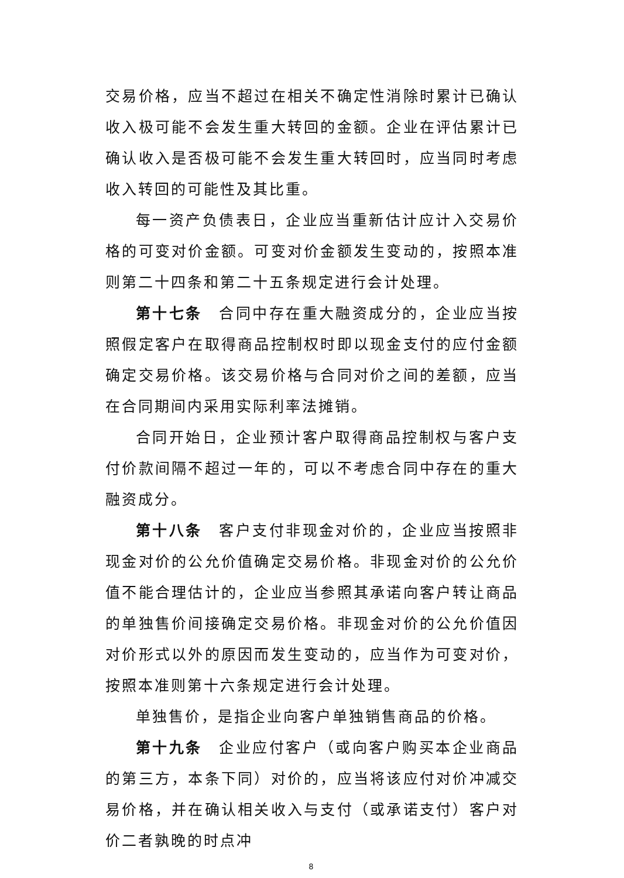交易价格，应当不超过在相关不确定性消除时累计已确认收入极可能不会发生重大转回的金额。企业在评估累计已确认收入是否极可能不会发生重大转回时，应当同时考虑收入转回的可能性及其比重。
每一资产负债表日，企业应当重新估计应计入交易价格的可变对价金额。可变对价金额发生变动的，按照本准则第二十四条和第二十五条规定进行会计处理。
第十七条　合同中存在重大融资成分的，企业应当按照假定客户在取得商品控制权时即以现金支付的应付金额确定交易价格。该交易价格与合同对价之间的差额，应当在合同期间内采用实际利率法摊销。
合同开始日，企业预计客户取得商品控制权与客户支付价款间隔不超过一年的，可以不考虑合同中存在的重大融资成分。
第十八条　客户支付非现金对价的，企业应当按照非现金对价的公允价值确定交易价格。非现金对价的公允价值不能合理估计的，企业应当参照其承诺向客户转让商品的单独售价间接确定交易价格。非现金对价的公允价值因对价形式以外的原因而发生变动的，应当作为可变对价，按照本准则第十六条规定进行会计处理。
单独售价，是指企业向客户单独销售商品的价格。
第十九条　企业应付客户（或向客户购买本企业商品的第三方，本条下同）对价的，应当将该应付对价冲减交易价格，并在确认相关收入与支付（或承诺支付）客户对价二者孰晚的时点冲
8